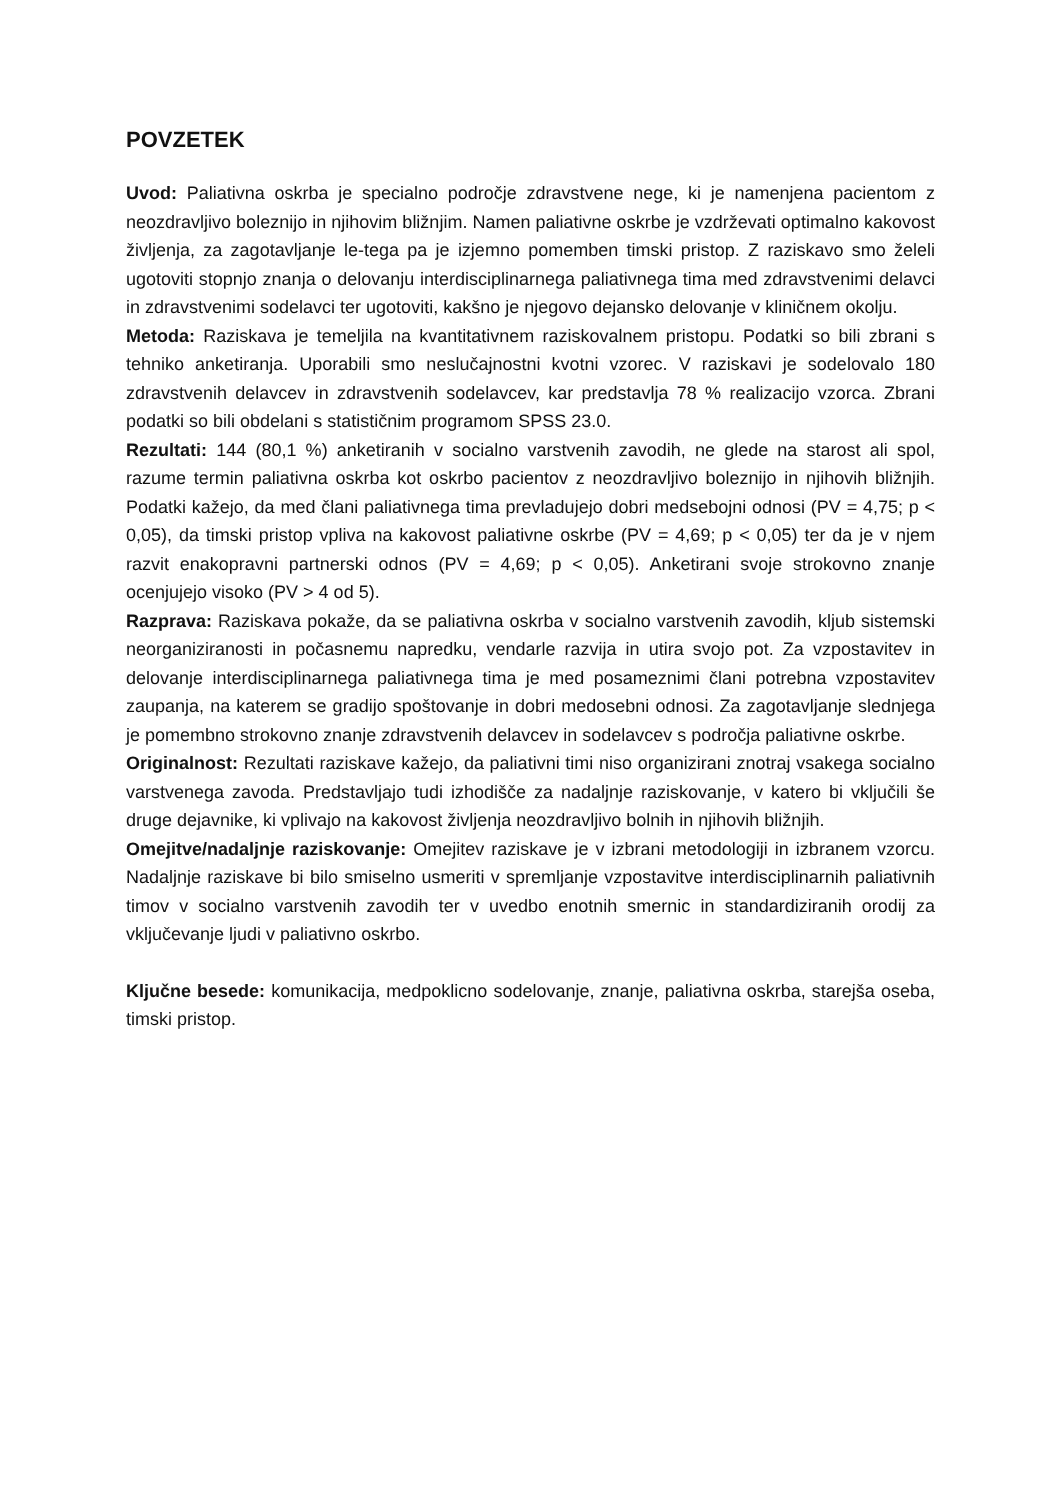POVZETEK
Uvod: Paliativna oskrba je specialno področje zdravstvene nege, ki je namenjena pacientom z neozdravljivo boleznijo in njihovim bližnjim. Namen paliativne oskrbe je vzdrževati optimalno kakovost življenja, za zagotavljanje le-tega pa je izjemno pomemben timski pristop. Z raziskavo smo želeli ugotoviti stopnjo znanja o delovanju interdisciplinarnega paliativnega tima med zdravstvenimi delavci in zdravstvenimi sodelavci ter ugotoviti, kakšno je njegovo dejansko delovanje v kliničnem okolju.
Metoda: Raziskava je temeljila na kvantitativnem raziskovalnem pristopu. Podatki so bili zbrani s tehniko anketiranja. Uporabili smo neslučajnostni kvotni vzorec. V raziskavi je sodelovalo 180 zdravstvenih delavcev in zdravstvenih sodelavcev, kar predstavlja 78 % realizacijo vzorca. Zbrani podatki so bili obdelani s statističnim programom SPSS 23.0.
Rezultati: 144 (80,1 %) anketiranih v socialno varstvenih zavodih, ne glede na starost ali spol, razume termin paliativna oskrba kot oskrbo pacientov z neozdravljivo boleznijo in njihovih bližnjih. Podatki kažejo, da med člani paliativnega tima prevladujejo dobri medsebojni odnosi (PV = 4,75; p < 0,05), da timski pristop vpliva na kakovost paliativne oskrbe (PV = 4,69; p < 0,05) ter da je v njem razvit enakopravni partnerski odnos (PV = 4,69; p < 0,05). Anketirani svoje strokovno znanje ocenjujejo visoko (PV > 4 od 5).
Razprava: Raziskava pokaže, da se paliativna oskrba v socialno varstvenih zavodih, kljub sistemski neorganiziranosti in počasnemu napredku, vendarle razvija in utira svojo pot. Za vzpostavitev in delovanje interdisciplinarnega paliativnega tima je med posameznimi člani potrebna vzpostavitev zaupanja, na katerem se gradijo spoštovanje in dobri medosebni odnosi. Za zagotavljanje slednjega je pomembno strokovno znanje zdravstvenih delavcev in sodelavcev s področja paliativne oskrbe.
Originalnost: Rezultati raziskave kažejo, da paliativni timi niso organizirani znotraj vsakega socialno varstvenega zavoda. Predstavljajo tudi izhodišče za nadaljnje raziskovanje, v katero bi vključili še druge dejavnike, ki vplivajo na kakovost življenja neozdravljivo bolnih in njihovih bližnjih.
Omejitve/nadaljnje raziskovanje: Omejitev raziskave je v izbrani metodologiji in izbranem vzorcu. Nadaljnje raziskave bi bilo smiselno usmeriti v spremljanje vzpostavitve interdisciplinarnih paliativnih timov v socialno varstvenih zavodih ter v uvedbo enotnih smernic in standardiziranih orodij za vključevanje ljudi v paliativno oskrbo.
Ključne besede: komunikacija, medpoklicno sodelovanje, znanje, paliativna oskrba, starejša oseba, timski pristop.